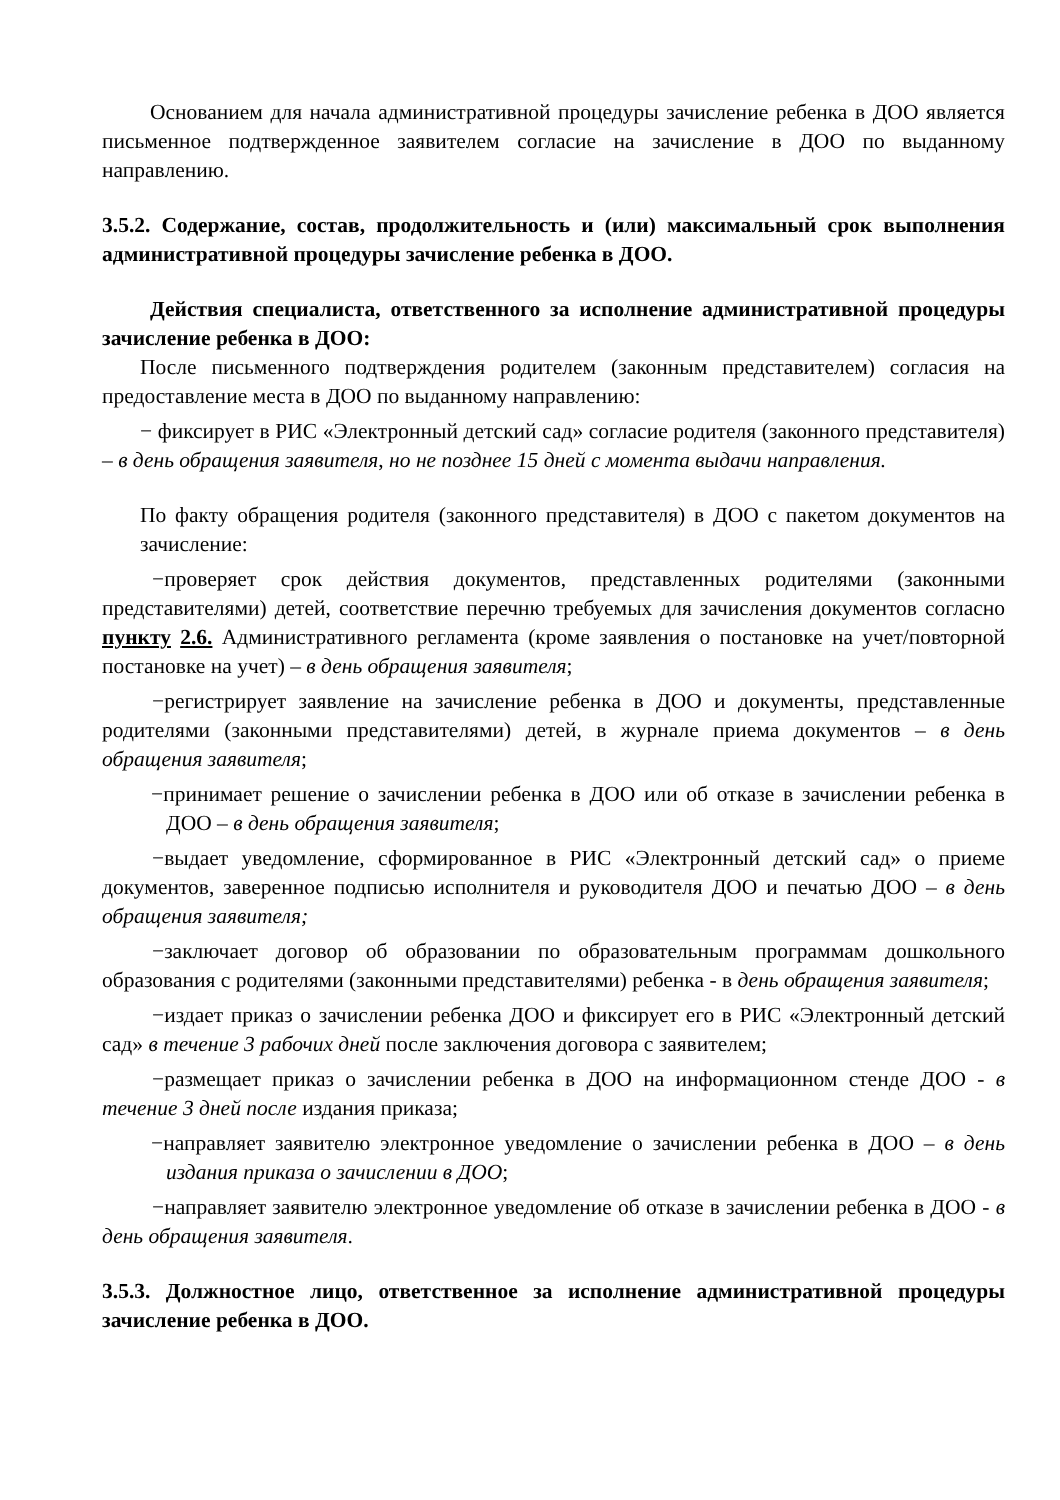Основанием для начала административной процедуры зачисление ребенка в ДОО является письменное подтвержденное заявителем согласие на зачисление в ДОО по выданному направлению.
3.5.2. Содержание, состав, продолжительность и (или) максимальный срок выполнения административной процедуры зачисление ребенка в ДОО.
Действия специалиста, ответственного за исполнение административной процедуры зачисление ребенка в ДОО:
После письменного подтверждения родителем (законным представителем) согласия на предоставление места в ДОО по выданному направлению:
− фиксирует в РИС «Электронный детский сад» согласие родителя (законного представителя) – в день обращения заявителя, но не позднее 15 дней с момента выдачи направления.
По факту обращения родителя (законного представителя) в ДОО с пакетом документов на зачисление:
−проверяет срок действия документов, представленных родителями (законными представителями) детей, соответствие перечню требуемых для зачисления документов согласно пункту 2.6. Административного регламента (кроме заявления о постановке на учет/повторной постановке на учет) – в день обращения заявителя;
−регистрирует заявление на зачисление ребенка в ДОО и документы, представленные родителями (законными представителями) детей, в журнале приема документов – в день обращения заявителя;
−принимает решение о зачислении ребенка в ДОО или об отказе в зачислении ребенка в ДОО – в день обращения заявителя;
−выдает уведомление, сформированное в РИС «Электронный детский сад» о приеме документов, заверенное подписью исполнителя и руководителя ДОО и печатью ДОО – в день обращения заявителя;
−заключает договор об образовании по образовательным программам дошкольного образования с родителями (законными представителями) ребенка - в день обращения заявителя;
−издает приказ о зачислении ребенка ДОО и фиксирует его в РИС «Электронный детский сад» в течение 3 рабочих дней после заключения договора с заявителем;
−размещает приказ о зачислении ребенка в ДОО на информационном стенде ДОО - в течение 3 дней после издания приказа;
−направляет заявителю электронное уведомление о зачислении ребенка в ДОО – в день издания приказа о зачислении в ДОО;
−направляет заявителю электронное уведомление об отказе в зачислении ребенка в ДОО - в день обращения заявителя.
3.5.3. Должностное лицо, ответственное за исполнение административной процедуры зачисление ребенка в ДОО.